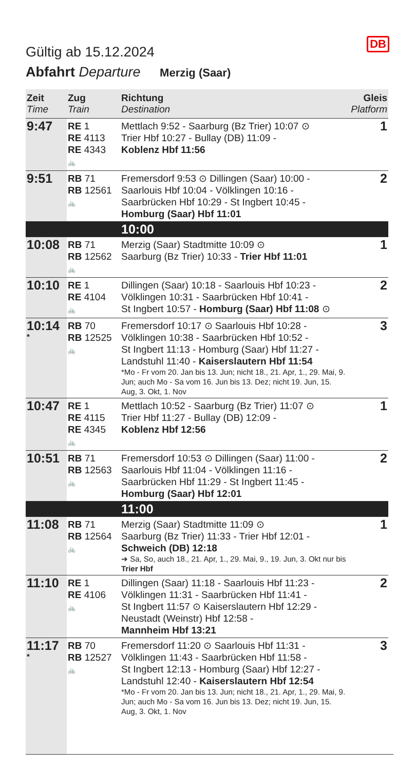DB
Gültig ab 15.12.2024
Abfahrt Departure Merzig (Saar)
| Zeit Time | Zug Train | Richtung Destination | Gleis Platform |
| --- | --- | --- | --- |
| 9:47 | RE 1 RE 4113 RE 4343 🚲 | Mettlach 9:52 - Saarburg (Bz Trier) 10:07 ⊙ Trier Hbf 10:27 - Bullay (DB) 11:09 - Koblenz Hbf 11:56 | 1 |
| 9:51 | RB 71 RB 12561 🚲 | Fremersdorf 9:53 ⊙ Dillingen (Saar) 10:00 - Saarlouis Hbf 10:04 - Völklingen 10:16 - Saarbrücken Hbf 10:29 - St Ingbert 10:45 - Homburg (Saar) Hbf 11:01 | 2 |
| | | 10:00 | |
| 10:08 | RB 71 RB 12562 🚲 | Merzig (Saar) Stadtmitte 10:09 ⊙ Saarburg (Bz Trier) 10:33 - Trier Hbf 11:01 | 1 |
| 10:10 | RE 1 RE 4104 🚲 | Dillingen (Saar) 10:18 - Saarlouis Hbf 10:23 - Völklingen 10:31 - Saarbrücken Hbf 10:41 - St Ingbert 10:57 - Homburg (Saar) Hbf 11:08 ⊙ | 2 |
| 10:14 * | RB 70 RB 12525 🚲 | Fremersdorf 10:17 ⊙ Saarlouis Hbf 10:28 - Völklingen 10:38 - Saarbrücken Hbf 10:52 - St Ingbert 11:13 - Homburg (Saar) Hbf 11:27 - Landstuhl 11:40 - Kaiserslautern Hbf 11:54 *Mo - Fr vom 20. Jan bis 13. Jun; nicht 18., 21. Apr, 1., 29. Mai, 9. Jun; auch Mo - Sa vom 16. Jun bis 13. Dez; nicht 19. Jun, 15. Aug, 3. Okt, 1. Nov | 3 |
| 10:47 | RE 1 RE 4115 RE 4345 🚲 | Mettlach 10:52 - Saarburg (Bz Trier) 11:07 ⊙ Trier Hbf 11:27 - Bullay (DB) 12:09 - Koblenz Hbf 12:56 | 1 |
| 10:51 | RB 71 RB 12563 🚲 | Fremersdorf 10:53 ⊙ Dillingen (Saar) 11:00 - Saarlouis Hbf 11:04 - Völklingen 11:16 - Saarbrücken Hbf 11:29 - St Ingbert 11:45 - Homburg (Saar) Hbf 12:01 | 2 |
| | | 11:00 | |
| 11:08 | RB 71 RB 12564 🚲 | Merzig (Saar) Stadtmitte 11:09 ⊙ Saarburg (Bz Trier) 11:33 - Trier Hbf 12:01 - Schweich (DB) 12:18 ➔ Sa, So, auch 18., 21. Apr, 1., 29. Mai, 9., 19. Jun, 3. Okt nur bis Trier Hbf | 1 |
| 11:10 | RE 1 RE 4106 🚲 | Dillingen (Saar) 11:18 - Saarlouis Hbf 11:23 - Völklingen 11:31 - Saarbrücken Hbf 11:41 - St Ingbert 11:57 ⊙ Kaiserslautern Hbf 12:29 - Neustadt (Weinstr) Hbf 12:58 - Mannheim Hbf 13:21 | 2 |
| 11:17 * | RB 70 RB 12527 🚲 | Fremersdorf 11:20 ⊙ Saarlouis Hbf 11:31 - Völklingen 11:43 - Saarbrücken Hbf 11:58 - St Ingbert 12:13 - Homburg (Saar) Hbf 12:27 - Landstuhl 12:40 - Kaiserslautern Hbf 12:54 *Mo - Fr vom 20. Jan bis 13. Jun; nicht 18., 21. Apr, 1., 29. Mai, 9. Jun; auch Mo - Sa vom 16. Jun bis 13. Dez; nicht 19. Jun, 15. Aug, 3. Okt, 1. Nov | 3 |